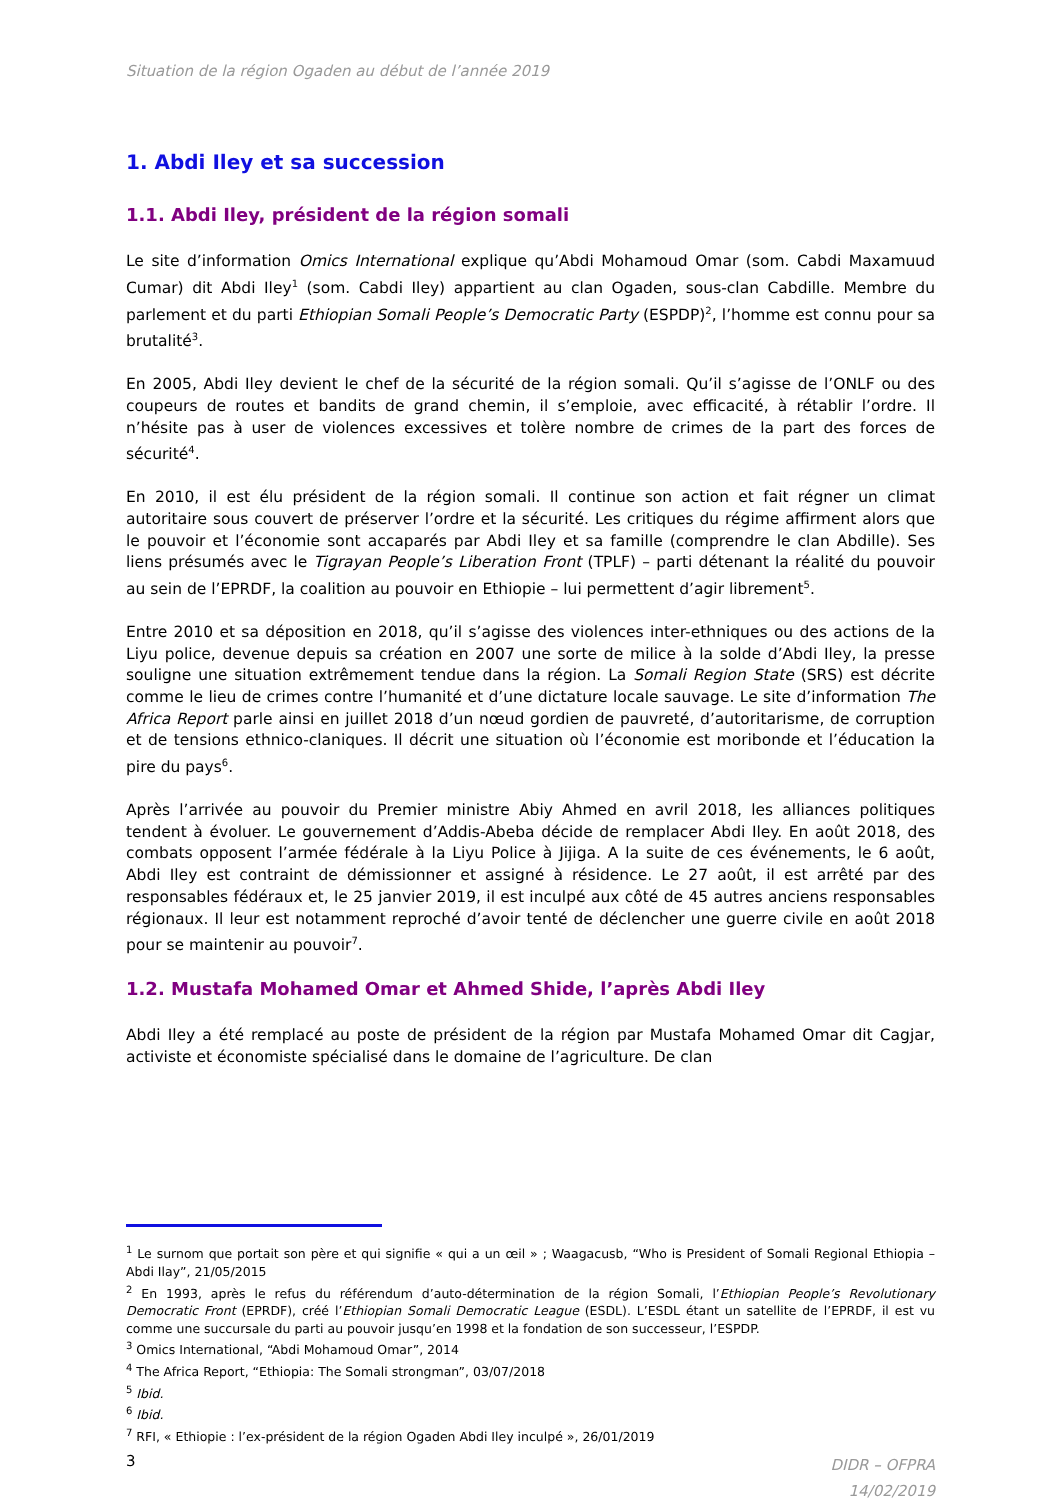Situation de la région Ogaden au début de l’année 2019
1. Abdi Iley et sa succession
1.1. Abdi Iley, président de la région somali
Le site d’information Omics International explique qu’Abdi Mohamoud Omar (som. Cabdi Maxamuud Cumar) dit Abdi Iley<sup>1</sup> (som. Cabdi Iley) appartient au clan Ogaden, sous-clan Cabdille. Membre du parlement et du parti Ethiopian Somali People’s Democratic Party (ESPDP)<sup>2</sup>, l’homme est connu pour sa brutalité<sup>3</sup>.
En 2005, Abdi Iley devient le chef de la sécurité de la région somali. Qu’il s’agisse de l’ONLF ou des coupeurs de routes et bandits de grand chemin, il s’emploie, avec efficacité, à rétablir l’ordre. Il n’hésite pas à user de violences excessives et tolère nombre de crimes de la part des forces de sécurité<sup>4</sup>.
En 2010, il est élu président de la région somali. Il continue son action et fait régner un climat autoritaire sous couvert de préserver l’ordre et la sécurité. Les critiques du régime affirment alors que le pouvoir et l’économie sont accaparés par Abdi Iley et sa famille (comprendre le clan Abdille). Ses liens présumés avec le Tigrayan People’s Liberation Front (TPLF) – parti détenant la réalité du pouvoir au sein de l’EPRDF, la coalition au pouvoir en Ethiopie – lui permettent d’agir librement<sup>5</sup>.
Entre 2010 et sa déposition en 2018, qu’il s’agisse des violences inter-ethniques ou des actions de la Liyu police, devenue depuis sa création en 2007 une sorte de milice à la solde d’Abdi Iley, la presse souligne une situation extrêmement tendue dans la région. La Somali Region State (SRS) est décrite comme le lieu de crimes contre l’humanité et d’une dictature locale sauvage. Le site d’information The Africa Report parle ainsi en juillet 2018 d’un nœud gordien de pauvreté, d’autoritarisme, de corruption et de tensions ethnico-claniques. Il décrit une situation où l’économie est moribonde et l’éducation la pire du pays<sup>6</sup>.
Après l’arrivée au pouvoir du Premier ministre Abiy Ahmed en avril 2018, les alliances politiques tendent à évoluer. Le gouvernement d’Addis-Abeba décide de remplacer Abdi Iley. En août 2018, des combats opposent l’armée fédérale à la Liyu Police à Jijiga. A la suite de ces événements, le 6 août, Abdi Iley est contraint de démissionner et assigné à résidence. Le 27 août, il est arrêté par des responsables fédéraux et, le 25 janvier 2019, il est inculpé aux côté de 45 autres anciens responsables régionaux. Il leur est notamment reproché d’avoir tenté de déclencher une guerre civile en août 2018 pour se maintenir au pouvoir<sup>7</sup>.
1.2. Mustafa Mohamed Omar et Ahmed Shide, l’après Abdi Iley
Abdi Iley a été remplacé au poste de président de la région par Mustafa Mohamed Omar dit Cagjar, activiste et économiste spécialisé dans le domaine de l’agriculture. De clan
<sup>1</sup> Le surnom que portait son père et qui signifie « qui a un œil » ; Waagacusb, “Who is President of Somali Regional Ethiopia – Abdi Ilay”, 21/05/2015
<sup>2</sup> En 1993, après le refus du référendum d’auto-détermination de la région Somali, l’Ethiopian People’s Revolutionary Democratic Front (EPRDF), créé l’Ethiopian Somali Democratic League (ESDL). L’ESDL étant un satellite de l’EPRDF, il est vu comme une succursale du parti au pouvoir jusqu’en 1998 et la fondation de son successeur, l’ESPDP.
<sup>3</sup> Omics International, “Abdi Mohamoud Omar”, 2014
<sup>4</sup> The Africa Report, “Ethiopia: The Somali strongman”, 03/07/2018
<sup>5</sup> Ibid.
<sup>6</sup> Ibid.
<sup>7</sup> RFI, « Ethiopie : l’ex-président de la région Ogaden Abdi Iley inculpé », 26/01/2019
3 DIDR – OFPRA
14/02/2019